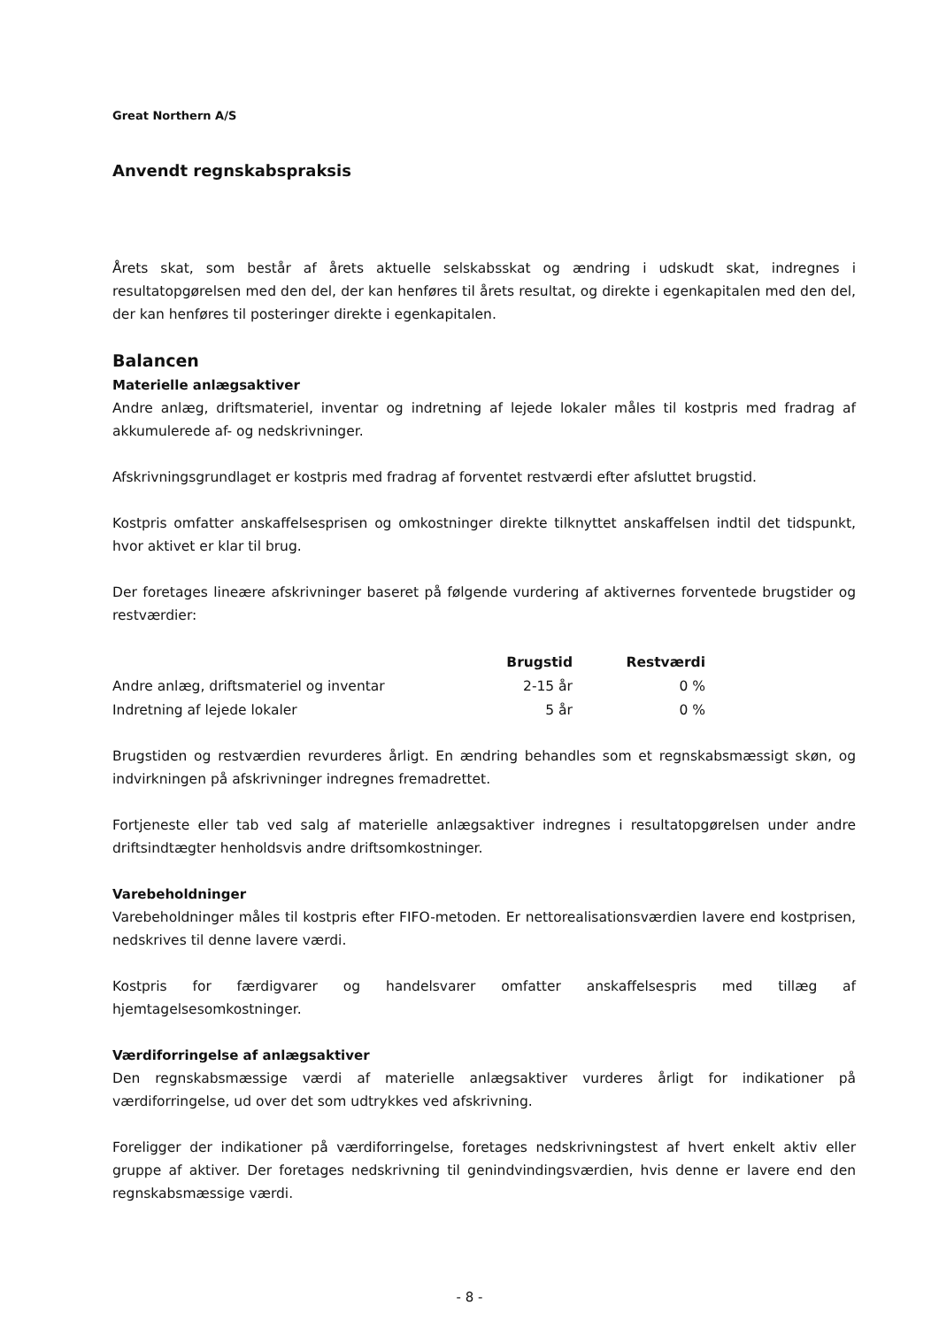Great Northern A/S
Anvendt regnskabspraksis
Årets skat, som består af årets aktuelle selskabsskat og ændring i udskudt skat, indregnes i resultatopgørelsen med den del, der kan henføres til årets resultat, og direkte i egenkapitalen med den del, der kan henføres til posteringer direkte i egenkapitalen.
Balancen
Materielle anlægsaktiver
Andre anlæg, driftsmateriel, inventar og indretning af lejede lokaler måles til kostpris med fradrag af akkumulerede af- og nedskrivninger.
Afskrivningsgrundlaget er kostpris med fradrag af forventet restværdi efter afsluttet brugstid.
Kostpris omfatter anskaffelsesprisen og omkostninger direkte tilknyttet anskaffelsen indtil det tidspunkt, hvor aktivet er klar til brug.
Der foretages lineære afskrivninger baseret på følgende vurdering af aktivernes forventede brugstider og restværdier:
| | Brugstid | Restværdi |
| Andre anlæg, driftsmateriel og inventar | 2-15 år | 0 % |
| Indretning af lejede lokaler | 5 år | 0 % |
Brugstiden og restværdien revurderes årligt. En ændring behandles som et regnskabsmæssigt skøn, og indvirkningen på afskrivninger indregnes fremadrettet.
Fortjeneste eller tab ved salg af materielle anlægsaktiver indregnes i resultatopgørelsen under andre driftsindtægter henholdsvis andre driftsomkostninger.
Varebeholdninger
Varebeholdninger måles til kostpris efter FIFO-metoden. Er nettorealisationsværdien lavere end kostprisen, nedskrives til denne lavere værdi.
Kostpris for færdigvarer og handelsvarer omfatter anskaffelsespris med tillæg af hjemtagelsesomkostninger.
Værdiforringelse af anlægsaktiver
Den regnskabsmæssige værdi af materielle anlægsaktiver vurderes årligt for indikationer på værdiforringelse, ud over det som udtrykkes ved afskrivning.
Foreligger der indikationer på værdiforringelse, foretages nedskrivningstest af hvert enkelt aktiv eller gruppe af aktiver. Der foretages nedskrivning til genindvindingsværdien, hvis denne er lavere end den regnskabsmæssige værdi.
- 8 -